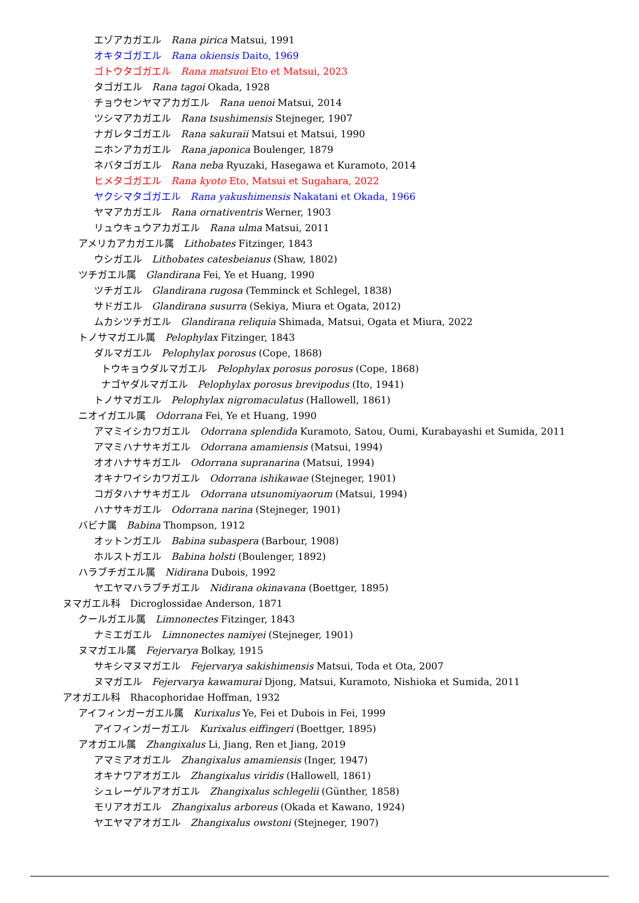エゾアカガエル　Rana pirica Matsui, 1991
オキタゴガエル　Rana okiensis Daito, 1969
ゴトウタゴガエル　Rana matsuoi Eto et Matsui, 2023
タゴガエル　Rana tagoi Okada, 1928
チョウセンヤマアカガエル　Rana uenoi Matsui, 2014
ツシマアカガエル　Rana tsushimensis Stejneger, 1907
ナガレタゴガエル　Rana sakuraii Matsui et Matsui, 1990
ニホンアカガエル　Rana japonica Boulenger, 1879
ネバタゴガエル　Rana neba Ryuzaki, Hasegawa et Kuramoto, 2014
ヒメタゴガエル　Rana kyoto Eto, Matsui et Sugahara, 2022
ヤクシマタゴガエル　Rana yakushimensis Nakatani et Okada, 1966
ヤマアカガエル　Rana ornativentris Werner, 1903
リュウキュウアカガエル　Rana ulma Matsui, 2011
アメリカアカガエル属　Lithobates Fitzinger, 1843
ウシガエル　Lithobates catesbeianus (Shaw, 1802)
ツチガエル属　Glandirana Fei, Ye et Huang, 1990
ツチガエル　Glandirana rugosa (Temminck et Schlegel, 1838)
サドガエル　Glandirana susurra (Sekiya, Miura et Ogata, 2012)
ムカシツチガエル　Glandirana reliquia Shimada, Matsui, Ogata et Miura, 2022
トノサマガエル属　Pelophylax Fitzinger, 1843
ダルマガエル　Pelophylax porosus (Cope, 1868)
トウキョウダルマガエル　Pelophylax porosus porosus (Cope, 1868)
ナゴヤダルマガエル　Pelophylax porosus brevipodus (Ito, 1941)
トノサマガエル　Pelophylax nigromaculatus (Hallowell, 1861)
ニオイガエル属　Odorrana Fei, Ye et Huang, 1990
アマミイシカワガエル　Odorrana splendida Kuramoto, Satou, Oumi, Kurabayashi et Sumida, 2011
アマミハナサキガエル　Odorrana amamiensis (Matsui, 1994)
オオハナサキガエル　Odorrana supranarina (Matsui, 1994)
オキナワイシカワガエル　Odorrana ishikawae (Stejneger, 1901)
コガタハナサキガエル　Odorrana utsunomiyaorum (Matsui, 1994)
ハナサキガエル　Odorrana narina (Stejneger, 1901)
バビナ属　Babina Thompson, 1912
オットンガエル　Babina subaspera (Barbour, 1908)
ホルストガエル　Babina holsti (Boulenger, 1892)
ハラブチガエル属　Nidirana Dubois, 1992
ヤエヤマハラブチガエル　Nidirana okinavana (Boettger, 1895)
ヌマガエル科　Dicroglossidae Anderson, 1871
クールガエル属　Limnonectes Fitzinger, 1843
ナミエガエル　Limnonectes namiyei (Stejneger, 1901)
ヌマガエル属　Fejervarya Bolkay, 1915
サキシマヌマガエル　Fejervarya sakishimensis Matsui, Toda et Ota, 2007
ヌマガエル　Fejervarya kawamurai Djong, Matsui, Kuramoto, Nishioka et Sumida, 2011
アオガエル科　Rhacophoridae Hoffman, 1932
アイフィンガーガエル属　Kurixalus Ye, Fei et Dubois in Fei, 1999
アイフィンガーガエル　Kurixalus eiffingeri (Boettger, 1895)
アオガエル属　Zhangixalus Li, Jiang, Ren et Jiang, 2019
アマミアオガエル　Zhangixalus amamiensis (Inger, 1947)
オキナワアオガエル　Zhangixalus viridis (Hallowell, 1861)
シュレーゲルアオガエル　Zhangixalus schlegelii (Günther, 1858)
モリアオガエル　Zhangixalus arboreus (Okada et Kawano, 1924)
ヤエヤマアオガエル　Zhangixalus owstoni (Stejneger, 1907)